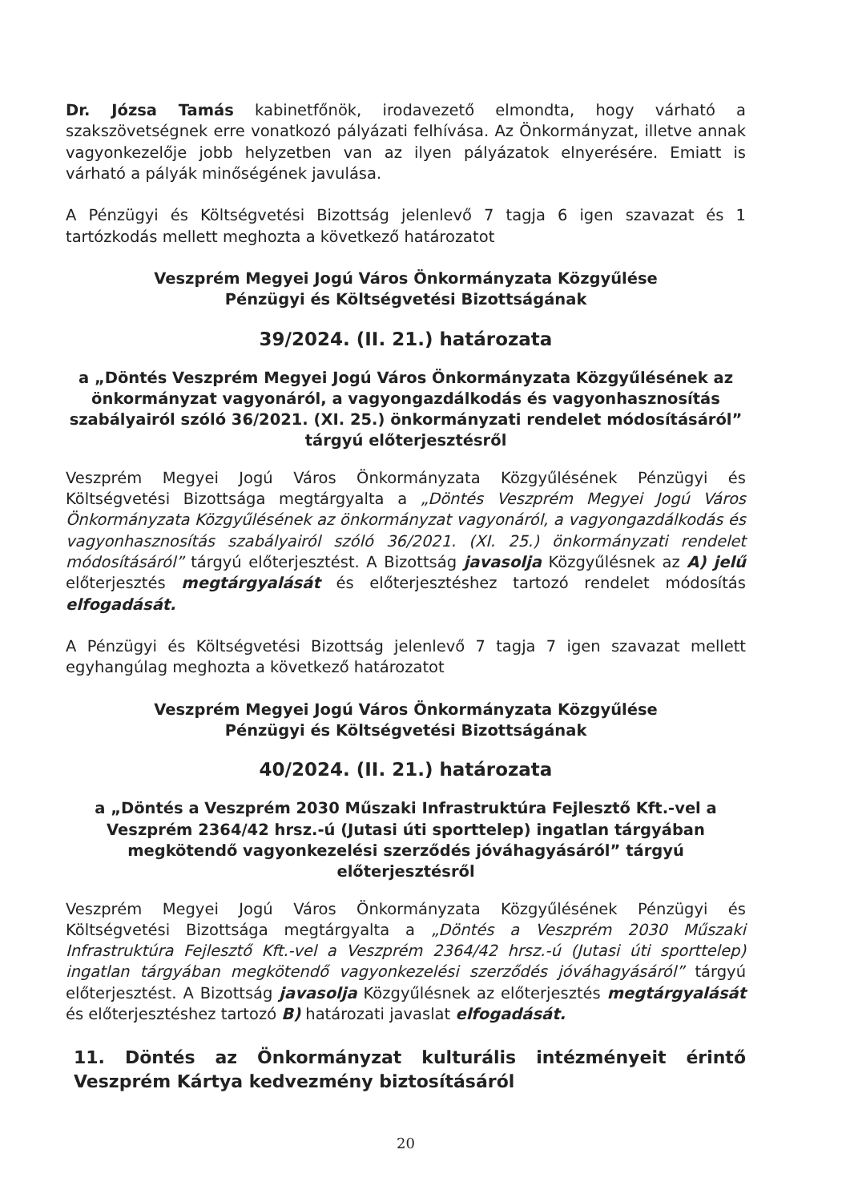Dr. Józsa Tamás kabinetfőnök, irodavezető elmondta, hogy várható a szakszövetségnek erre vonatkozó pályázati felhívása. Az Önkormányzat, illetve annak vagyonkezelője jobb helyzetben van az ilyen pályázatok elnyerésére. Emiatt is várható a pályák minőségének javulása.
A Pénzügyi és Költségvetési Bizottság jelenlevő 7 tagja 6 igen szavazat és 1 tartózkodás mellett meghozta a következő határozatot
Veszprém Megyei Jogú Város Önkormányzata Közgyűlése
Pénzügyi és Költségvetési Bizottságának
39/2024. (II. 21.) határozata
a „Döntés Veszprém Megyei Jogú Város Önkormányzata Közgyűlésének az önkormányzat vagyonáról, a vagyongazdálkodás és vagyonhasznosítás szabályairól szóló 36/2021. (XI. 25.) önkormányzati rendelet módosításáról” tárgyú előterjesztésről
Veszprém Megyei Jogú Város Önkormányzata Közgyűlésének Pénzügyi és Költségvetési Bizottsága megtárgyalta a „Döntés Veszprém Megyei Jogú Város Önkormányzata Közgyűlésének az önkormányzat vagyonáról, a vagyongazdálkodás és vagyonhasznosítás szabályairól szóló 36/2021. (XI. 25.) önkormányzati rendelet módosításáról” tárgyú előterjesztést. A Bizottság javasolja Közgyűlésnek az A) jelű előterjesztés megtárgyalását és előterjesztéshez tartozó rendelet módosítás elfogadását.
A Pénzügyi és Költségvetési Bizottság jelenlevő 7 tagja 7 igen szavazat mellett egyhangúlag meghozta a következő határozatot
Veszprém Megyei Jogú Város Önkormányzata Közgyűlése
Pénzügyi és Költségvetési Bizottságának
40/2024. (II. 21.) határozata
a „Döntés a Veszprém 2030 Műszaki Infrastruktúra Fejlesztő Kft.-vel a Veszprém 2364/42 hrsz.-ú (Jutasi úti sporttelep) ingatlan tárgyában megkötendő vagyonkezelési szerződés jóváhagyásáról” tárgyú előterjesztésről
Veszprém Megyei Jogú Város Önkormányzata Közgyűlésének Pénzügyi és Költségvetési Bizottsága megtárgyalta a „Döntés a Veszprém 2030 Műszaki Infrastruktúra Fejlesztő Kft.-vel a Veszprém 2364/42 hrsz.-ú (Jutasi úti sporttelep) ingatlan tárgyában megkötendő vagyonkezelési szerződés jóváhagyásáról” tárgyú előterjesztést. A Bizottság javasolja Közgyűlésnek az előterjesztés megtárgyalását és előterjesztéshez tartozó B) határozati javaslat elfogadását.
11. Döntés az Önkormányzat kulturális intézményeit érintő Veszprém Kártya kedvezmény biztosításáról
20